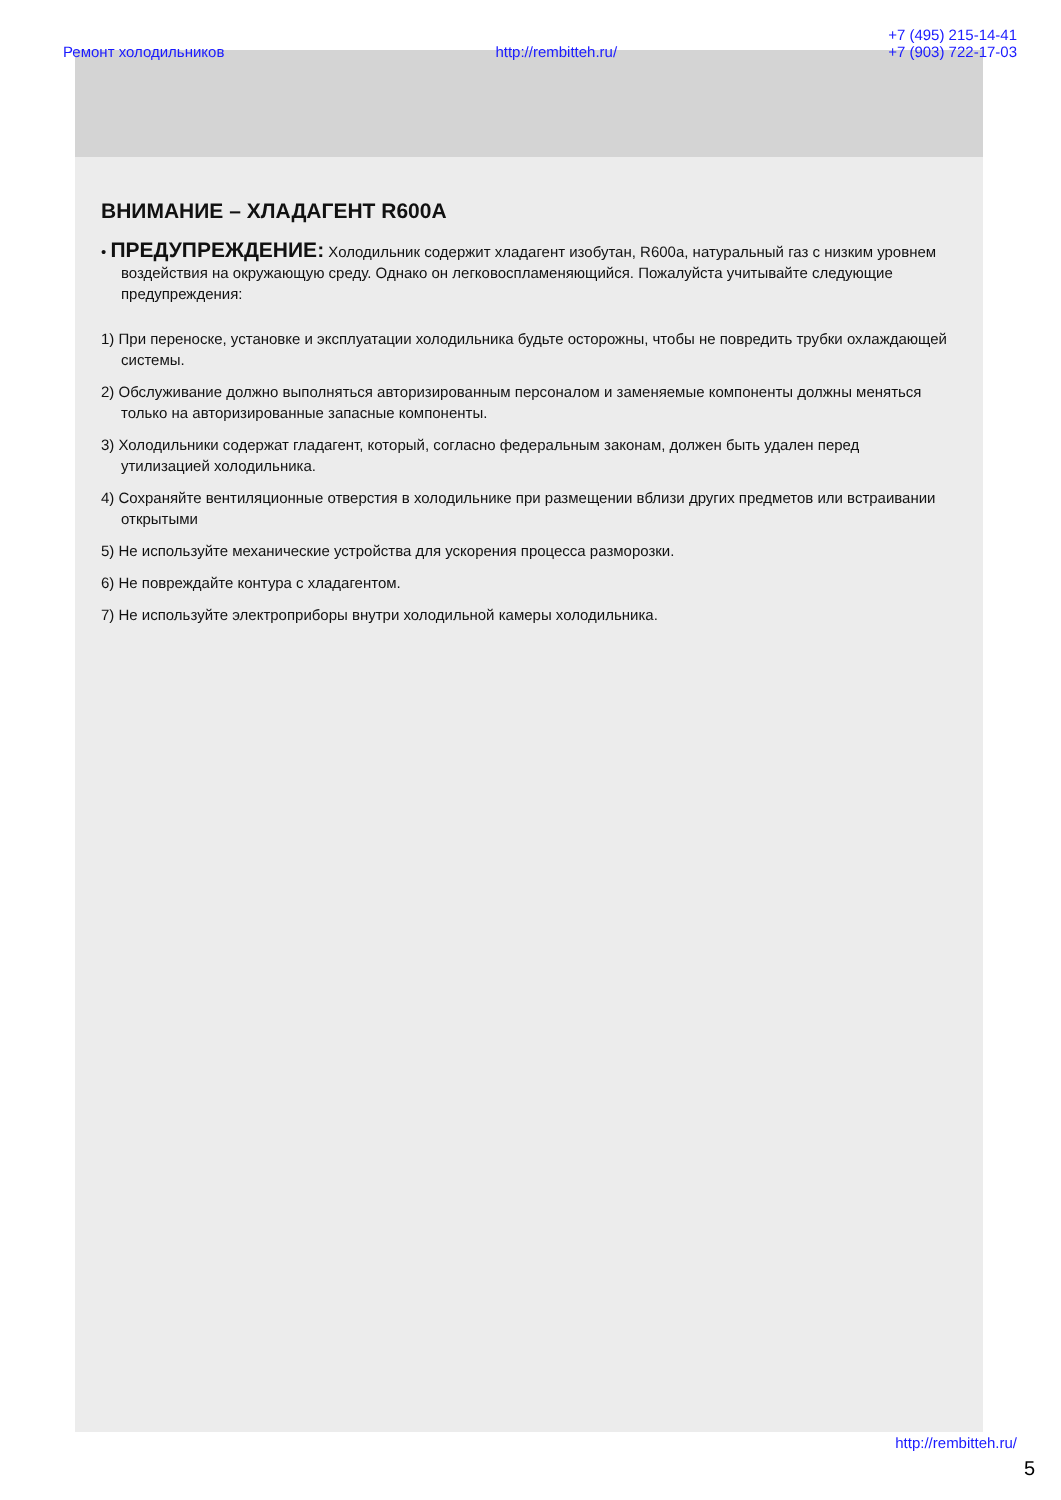Ремонт холодильников http://rembitteh.ru/ +7 (495) 215-14-41
+7 (903) 722-17-03
ВНИМАНИЕ – ХЛАДАГЕНТ R600A
• ПРЕДУПРЕЖДЕНИЕ: Холодильник содержит хладагент изобутан, R600a, натуральный газ с низким уровнем воздействия на окружающую среду. Однако он легковоспламеняющийся. Пожалуйста учитывайте следующие предупреждения:
1) При переноске, установке и эксплуатации холодильника будьте осторожны, чтобы не повредить трубки охлаждающей системы.
2) Обслуживание должно выполняться авторизированным персоналом и заменяемые компоненты должны меняться только на авторизированные запасные компоненты.
3) Холодильники содержат гладагент, который, согласно федеральным законам, должен быть удален перед утилизацией холодильника.
4) Сохраняйте вентиляционные отверстия в холодильнике при размещении вблизи других предметов или встраивании открытыми
5) Не используйте механические устройства для ускорения процесса разморозки.
6) Не повреждайте контура с хладагентом.
7) Не используйте электроприборы внутри холодильной камеры холодильника.
http://rembitteh.ru/
5